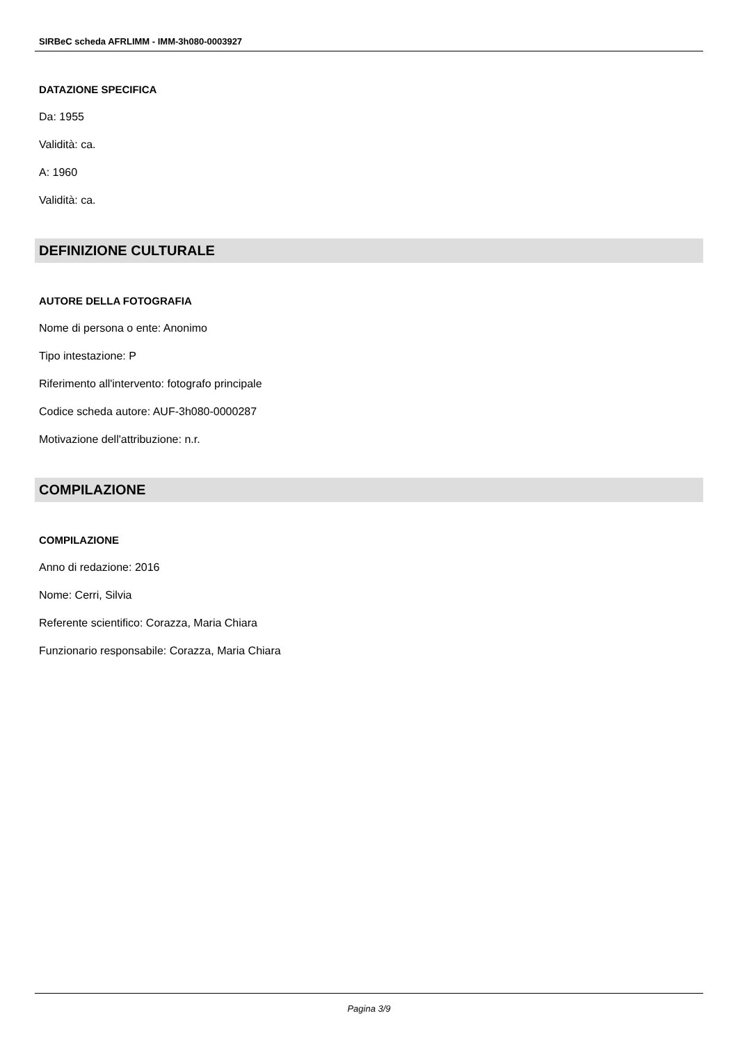SIRBeC scheda AFRLIMM - IMM-3h080-0003927
DATAZIONE SPECIFICA
Da: 1955
Validità: ca.
A: 1960
Validità: ca.
DEFINIZIONE CULTURALE
AUTORE DELLA FOTOGRAFIA
Nome di persona o ente: Anonimo
Tipo intestazione: P
Riferimento all'intervento: fotografo principale
Codice scheda autore: AUF-3h080-0000287
Motivazione dell'attribuzione: n.r.
COMPILAZIONE
COMPILAZIONE
Anno di redazione: 2016
Nome: Cerri, Silvia
Referente scientifico: Corazza, Maria Chiara
Funzionario responsabile: Corazza, Maria Chiara
Pagina 3/9